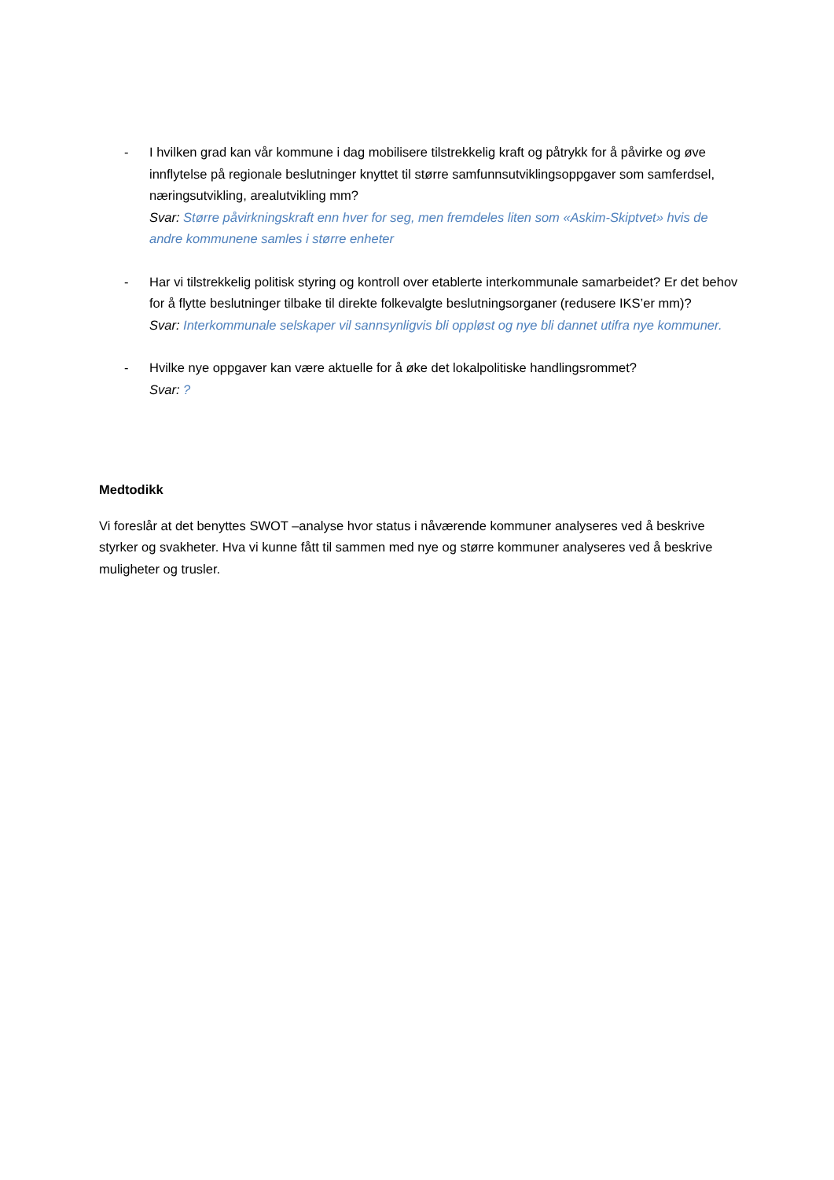- I hvilken grad kan vår kommune i dag mobilisere tilstrekkelig kraft og påtrykk for å påvirke og øve innflytelse på regionale beslutninger knyttet til større samfunnsutviklingsoppgaver som samferdsel, næringsutvikling, arealutvikling mm?
Svar: Større påvirkningskraft enn hver for seg, men fremdeles liten som «Askim-Skiptvet» hvis de andre kommunene samles i større enheter
- Har vi tilstrekkelig politisk styring og kontroll over etablerte interkommunale samarbeidet? Er det behov for å flytte beslutninger tilbake til direkte folkevalgte beslutningsorganer (redusere IKS’er mm)?
Svar: Interkommunale selskaper vil sannsynligvis bli oppløst og nye bli dannet utifra nye kommuner.
- Hvilke nye oppgaver kan være aktuelle for å øke det lokalpolitiske handlingsrommet?
Svar: ?
Medtodikk
Vi foreslår at det benyttes SWOT –analyse hvor status i nåværende kommuner analyseres ved å beskrive styrker og svakheter. Hva vi kunne fått til sammen med nye og større kommuner analyseres ved å beskrive muligheter og trusler.